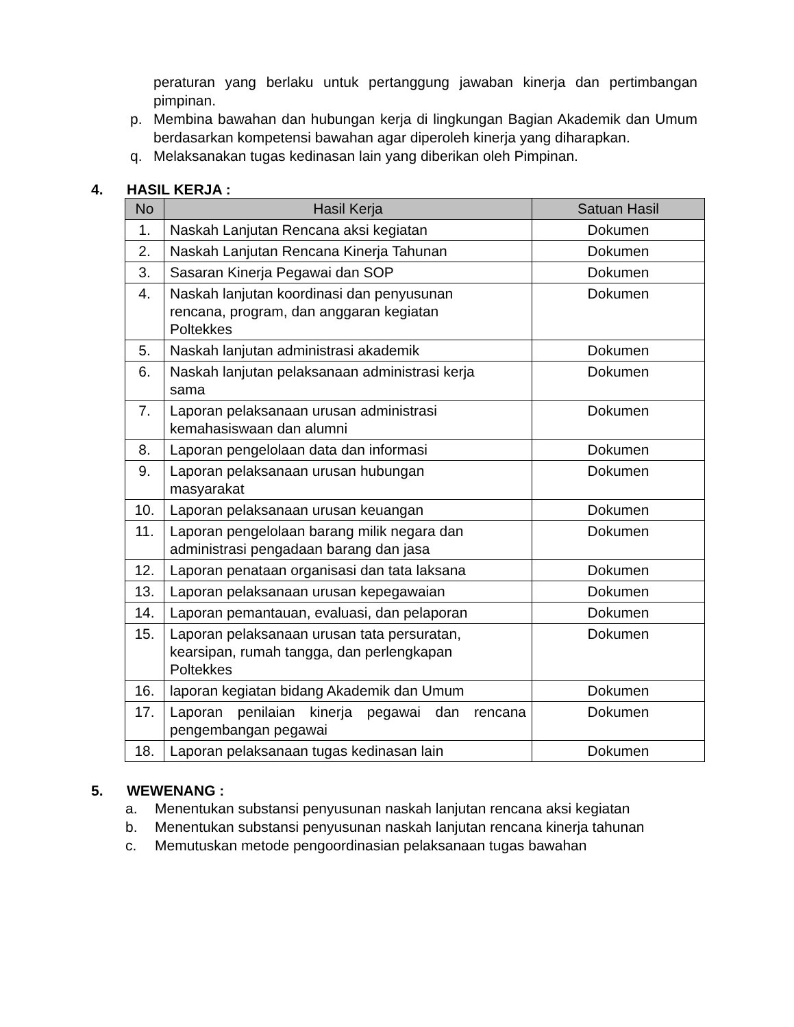peraturan yang berlaku untuk pertanggung jawaban kinerja dan pertimbangan pimpinan.
p. Membina bawahan dan hubungan kerja di lingkungan Bagian Akademik dan Umum berdasarkan kompetensi bawahan agar diperoleh kinerja yang diharapkan.
q. Melaksanakan tugas kedinasan lain yang diberikan oleh Pimpinan.
4. HASIL KERJA :
| No | Hasil Kerja | Satuan Hasil |
| --- | --- | --- |
| 1. | Naskah Lanjutan Rencana aksi kegiatan | Dokumen |
| 2. | Naskah Lanjutan Rencana Kinerja Tahunan | Dokumen |
| 3. | Sasaran Kinerja Pegawai dan SOP | Dokumen |
| 4. | Naskah lanjutan koordinasi dan penyusunan rencana, program, dan anggaran kegiatan Poltekkes | Dokumen |
| 5. | Naskah lanjutan administrasi akademik | Dokumen |
| 6. | Naskah lanjutan pelaksanaan administrasi kerja sama | Dokumen |
| 7. | Laporan pelaksanaan urusan administrasi kemahasiswaan dan alumni | Dokumen |
| 8. | Laporan pengelolaan data dan informasi | Dokumen |
| 9. | Laporan pelaksanaan urusan hubungan masyarakat | Dokumen |
| 10. | Laporan pelaksanaan urusan keuangan | Dokumen |
| 11. | Laporan pengelolaan barang milik negara dan administrasi pengadaan barang dan jasa | Dokumen |
| 12. | Laporan penataan organisasi dan tata laksana | Dokumen |
| 13. | Laporan pelaksanaan urusan kepegawaian | Dokumen |
| 14. | Laporan pemantauan, evaluasi, dan pelaporan | Dokumen |
| 15. | Laporan pelaksanaan urusan tata persuratan, kearsipan, rumah tangga, dan perlengkapan Poltekkes | Dokumen |
| 16. | laporan kegiatan bidang Akademik dan Umum | Dokumen |
| 17. | Laporan penilaian kinerja pegawai dan rencana pengembangan pegawai | Dokumen |
| 18. | Laporan pelaksanaan tugas kedinasan lain | Dokumen |
5. WEWENANG :
a. Menentukan substansi penyusunan naskah lanjutan rencana aksi kegiatan
b. Menentukan substansi penyusunan naskah lanjutan rencana kinerja tahunan
c. Memutuskan metode pengoordinasian pelaksanaan tugas bawahan